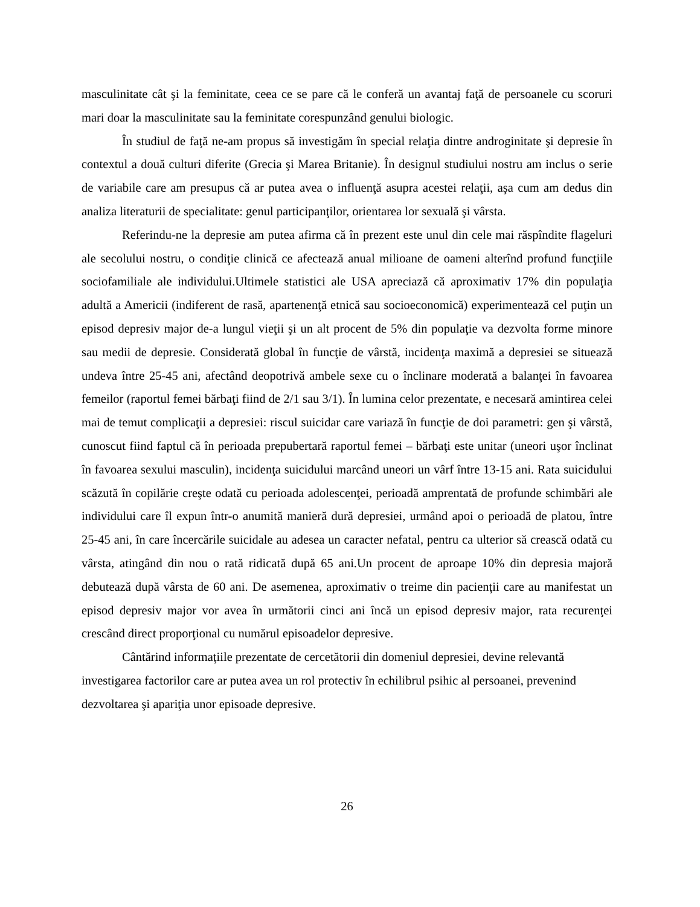masculinitate cât şi la feminitate, ceea ce se pare că le conferă un avantaj faţă de persoanele cu scoruri mari doar la masculinitate sau la feminitate corespunzând genului biologic.
În studiul de faţă ne-am propus să investigăm în special relaţia dintre androginitate şi depresie în contextul a două culturi diferite (Grecia şi Marea Britanie). În designul studiului nostru am inclus o serie de variabile care am presupus că ar putea avea o influenţă asupra acestei relaţii, aşa cum am dedus din analiza literaturii de specialitate: genul participanţilor, orientarea lor sexuală şi vârsta.
Referindu-ne la depresie am putea afirma că în prezent este unul din cele mai răspîndite flageluri ale secolului nostru, o condiţie clinică ce afectează anual milioane de oameni alterînd profund funcţiile sociofamiliale ale individului.Ultimele statistici ale USA apreciază că aproximativ 17% din populaţia adultă a Americii (indiferent de rasă, apartenenţă etnică sau socioeconomică) experimentează cel puţin un episod depresiv major de-a lungul vieţii şi un alt procent de 5% din populaţie va dezvolta forme minore sau medii de depresie. Considerată global în funcţie de vârstă, incidenţa maximă a depresiei se situează undeva între 25-45 ani, afectând deopotrivă ambele sexe cu o înclinare moderată a balanţei în favoarea femeilor (raportul femei bărbaţi fiind de 2/1 sau 3/1). În lumina celor prezentate, e necesară amintirea celei mai de temut complicaţii a depresiei: riscul suicidar care variază în funcţie de doi parametri: gen şi vârstă, cunoscut fiind faptul că în perioada prepubertară raportul femei – bărbaţi este unitar (uneori uşor înclinat în favoarea sexului masculin), incidenţa suicidului marcând uneori un vârf între 13-15 ani. Rata suicidului scăzută în copilărie creşte odată cu perioada adolescenţei, perioadă amprentată de profunde schimbări ale individului care îl expun într-o anumită manieră dură depresiei, urmând apoi o perioadă de platou, între 25-45 ani, în care încercările suicidale au adesea un caracter nefatal, pentru ca ulterior să crească odată cu vârsta, atingând din nou o rată ridicată după 65 ani.Un procent de aproape 10% din depresia majoră debutează după vârsta de 60 ani. De asemenea, aproximativ o treime din pacienţii care au manifestat un episod depresiv major vor avea în următorii cinci ani încă un episod depresiv major, rata recurenţei crescând direct proporţional cu numărul episoadelor depresive.
Cântărind informaţiile prezentate de cercetătorii din domeniul depresiei, devine relevantă investigarea factorilor care ar putea avea un rol protectiv în echilibrul psihic al persoanei, prevenind dezvoltarea şi apariţia unor episoade depresive.
26